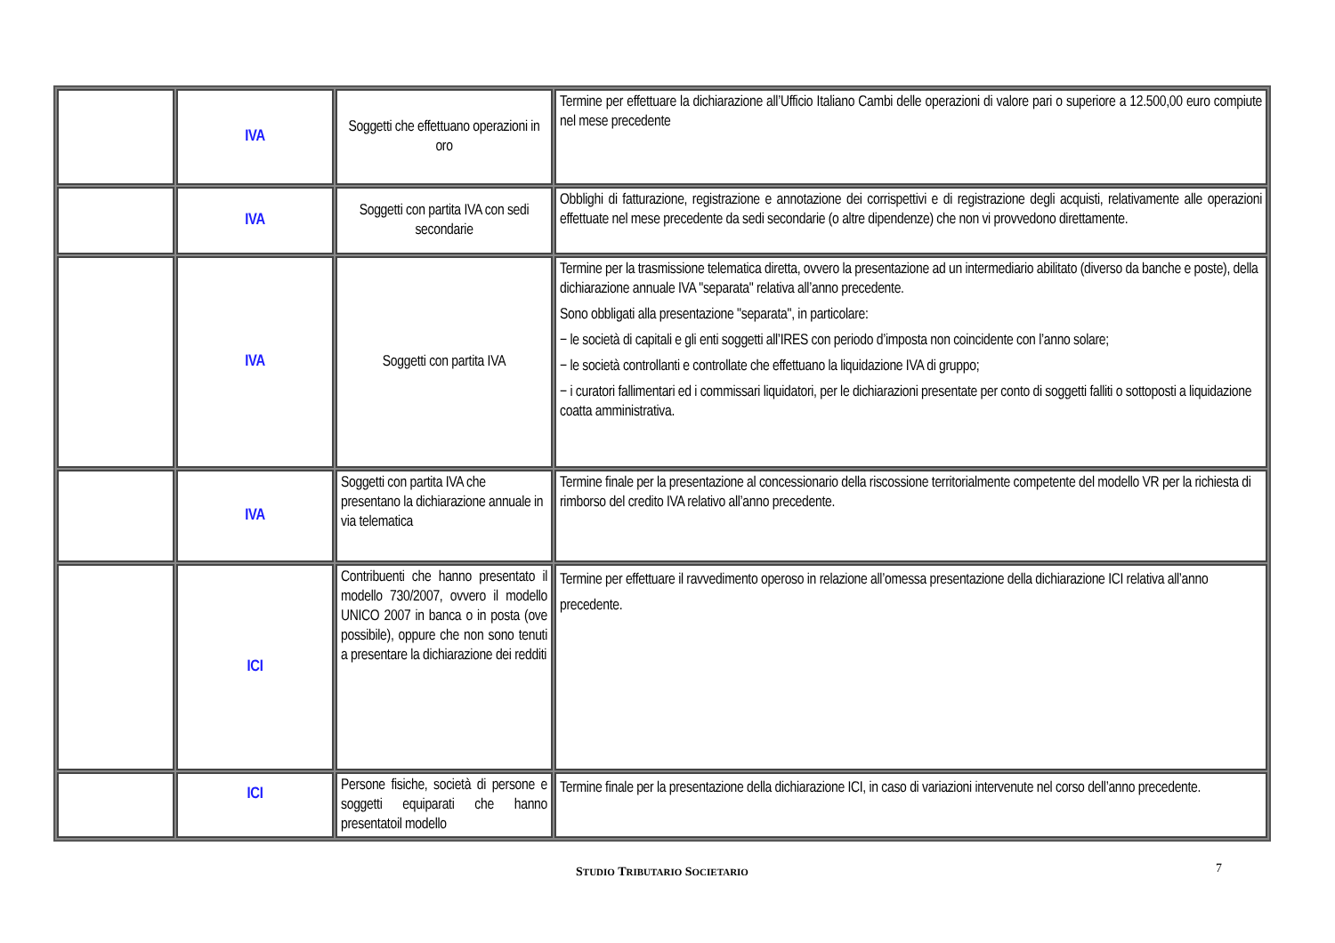| | IVA | Soggetti che effettuano operazioni in oro | Termine per effettuare la dichiarazione all’Ufficio Italiano Cambi delle operazioni di valore pari o superiore a 12.500,00 euro compiute nel mese precedente |
| | IVA | Soggetti con partita IVA con sedi secondarie | Obblighi di fatturazione, registrazione e annotazione dei corrispettivi e di registrazione degli acquisti, relativamente alle operazioni effettuate nel mese precedente da sedi secondarie (o altre dipendenze) che non vi provvedono direttamente. |
| | IVA | Soggetti con partita IVA | Termine per la trasmissione telematica diretta, ovvero la presentazione ad un intermediario abilitato (diverso da banche e poste), della dichiarazione annuale IVA "separata" relativa all’anno precedente. Sono obbligati alla presentazione "separata", in particolare: − le società di capitali e gli enti soggetti all’IRES con periodo d’imposta non coincidente con l’anno solare; − le società controllanti e controllate che effettuano la liquidazione IVA di gruppo; − i curatori fallimentari ed i commissari liquidatori, per le dichiarazioni presentate per conto di soggetti falliti o sottoposti a liquidazione coatta amministrativa. |
| | IVA | Soggetti con partita IVA che presentano la dichiarazione annuale in via telematica | Termine finale per la presentazione al concessionario della riscossione territorialmente competente del modello VR per la richiesta di rimborso del credito IVA relativo all’anno precedente. |
| | ICI | Contribuenti che hanno presentato il modello 730/2007, ovvero il modello UNICO 2007 in banca o in posta (ove possibile), oppure che non sono tenuti a presentare la dichiarazione dei redditi | Termine per effettuare il ravvedimento operoso in relazione all’omessa presentazione della dichiarazione ICI relativa all’anno precedente. |
| | ICI | Persone fisiche, società di persone e soggetti equiparati che hanno presentatoil modello | Termine finale per la presentazione della dichiarazione ICI, in caso di variazioni intervenute nel corso dell’anno precedente. |
STUDIO TRIBUTARIO SOCIETARIO 7